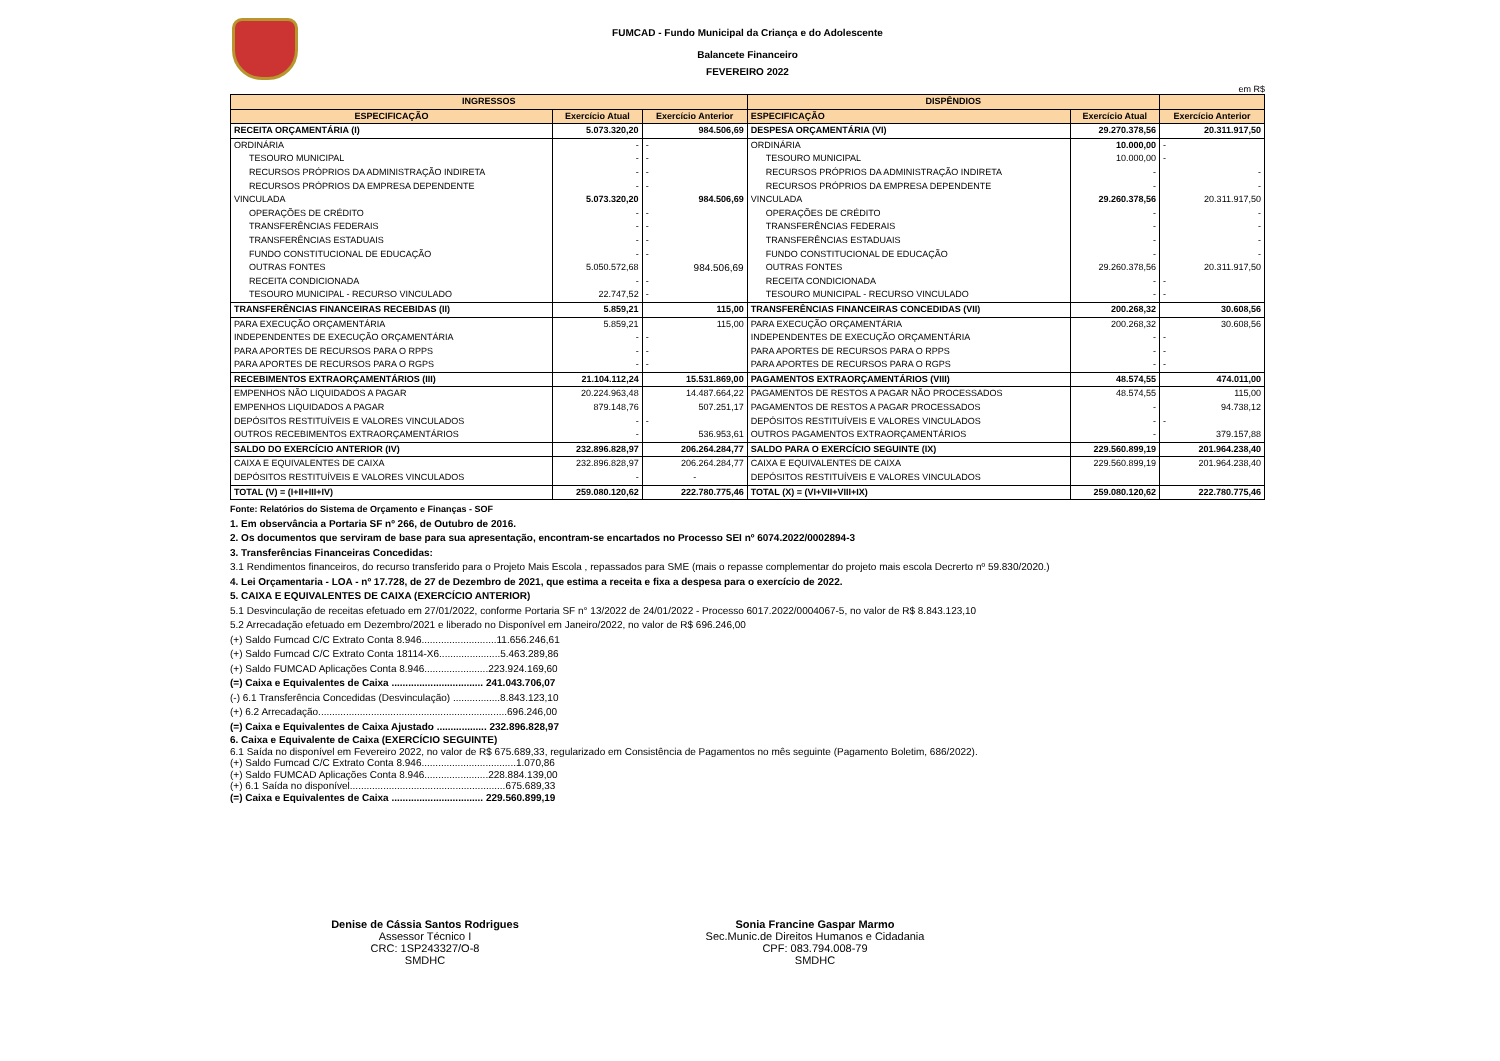FUMCAD - Fundo Municipal da Criança e do Adolescente
Balancete Financeiro
FEVEREIRO 2022
em R$
| INGRESSOS | | | DISPÊNDIOS | | |
| --- | --- | --- | --- | --- | --- |
| ESPECIFICAÇÃO | Exercício Atual | Exercício Anterior | ESPECIFICAÇÃO | Exercício Atual | Exercício Anterior |
| RECEITA ORÇAMENTÁRIA (I) | 5.073.320,20 | 984.506,69 | DESPESA ORÇAMENTÁRIA (VI) | 29.270.378,56 | 20.311.917,50 |
| ORDINÁRIA | - | - | ORDINÁRIA | 10.000,00 | - |
| TESOURO MUNICIPAL | - | - | TESOURO MUNICIPAL | 10.000,00 | - |
| RECURSOS PRÓPRIOS DA ADMINISTRAÇÃO INDIRETA | - | - | RECURSOS PRÓPRIOS DA ADMINISTRAÇÃO INDIRETA | - | - |
| RECURSOS PRÓPRIOS DA EMPRESA DEPENDENTE | - | - | RECURSOS PRÓPRIOS DA EMPRESA DEPENDENTE | - | - |
| VINCULADA | 5.073.320,20 | 984.506,69 | VINCULADA | 29.260.378,56 | 20.311.917,50 |
| OPERAÇÕES DE CRÉDITO | - | - | OPERAÇÕES DE CRÉDITO | - | - |
| TRANSFERÊNCIAS FEDERAIS | - | - | TRANSFERÊNCIAS FEDERAIS | - | - |
| TRANSFERÊNCIAS ESTADUAIS | - | - | TRANSFERÊNCIAS ESTADUAIS | - | - |
| FUNDO CONSTITUCIONAL DE EDUCAÇÃO | - | - | FUNDO CONSTITUCIONAL DE EDUCAÇÃO | - | - |
| OUTRAS FONTES | 5.050.572,68 | 984.506,69 | OUTRAS FONTES | 29.260.378,56 | 20.311.917,50 |
| RECEITA CONDICIONADA | - | - | RECEITA CONDICIONADA | - | - |
| TESOURO MUNICIPAL - RECURSO VINCULADO | 22.747,52 | - | TESOURO MUNICIPAL - RECURSO VINCULADO | - | - |
| TRANSFERÊNCIAS FINANCEIRAS RECEBIDAS (II) | 5.859,21 | 115,00 | TRANSFERÊNCIAS FINANCEIRAS CONCEDIDAS (VII) | 200.268,32 | 30.608,56 |
| PARA EXECUÇÃO ORÇAMENTÁRIA | 5.859,21 | 115,00 | PARA EXECUÇÃO ORÇAMENTÁRIA | 200.268,32 | 30.608,56 |
| INDEPENDENTES DE EXECUÇÃO ORÇAMENTÁRIA | - | - | INDEPENDENTES DE EXECUÇÃO ORÇAMENTÁRIA | - | - |
| PARA APORTES DE RECURSOS PARA O RPPS | - | - | PARA APORTES DE RECURSOS PARA O RPPS | - | - |
| PARA APORTES DE RECURSOS PARA O RGPS | - | - | PARA APORTES DE RECURSOS PARA O RGPS | - | - |
| RECEBIMENTOS EXTRAORÇAMENTÁRIOS (III) | 21.104.112,24 | 15.531.869,00 | PAGAMENTOS EXTRAORÇAMENTÁRIOS (VIII) | 48.574,55 | 474.011,00 |
| EMPENHOS NÃO LIQUIDADOS A PAGAR | 20.224.963,48 | 14.487.664,22 | PAGAMENTOS DE RESTOS A PAGAR NÃO PROCESSADOS | 48.574,55 | 115,00 |
| EMPENHOS LIQUIDADOS A PAGAR | 879.148,76 | 507.251,17 | PAGAMENTOS DE RESTOS A PAGAR PROCESSADOS | - | 94.738,12 |
| DEPÓSITOS RESTITUÍVEIS E VALORES VINCULADOS | - | - | DEPÓSITOS RESTITUÍVEIS E VALORES VINCULADOS | - | - |
| OUTROS RECEBIMENTOS EXTRAORÇAMENTÁRIOS | - | 536.953,61 | OUTROS PAGAMENTOS EXTRAORÇAMENTÁRIOS | - | 379.157,88 |
| SALDO DO EXERCÍCIO ANTERIOR (IV) | 232.896.828,97 | 206.264.284,77 | SALDO PARA O EXERCÍCIO SEGUINTE (IX) | 229.560.899,19 | 201.964.238,40 |
| CAIXA E EQUIVALENTES DE CAIXA | 232.896.828,97 | 206.264.284,77 | CAIXA E EQUIVALENTES DE CAIXA | 229.560.899,19 | 201.964.238,40 |
| DEPÓSITOS RESTITUÍVEIS E VALORES VINCULADOS | - | - | DEPÓSITOS RESTITUÍVEIS E VALORES VINCULADOS | | |
| TOTAL (V) = (I+II+III+IV) | 259.080.120,62 | 222.780.775,46 | TOTAL (X) = (VI+VII+VIII+IX) | 259.080.120,62 | 222.780.775,46 |
Fonte: Relatórios do Sistema de Orçamento e Finanças - SOF
1. Em observância a Portaria SF nº 266, de Outubro de 2016.
2. Os documentos que serviram de base para sua apresentação, encontram-se encartados no Processo SEI nº 6074.2022/0002894-3
3. Transferências Financeiras Concedidas:
3.1 Rendimentos financeiros, do recurso transferido para o Projeto Mais Escola , repassados para SME (mais o repasse complementar do projeto mais escola Decrerto nº 59.830/2020.)
4. Lei Orçamentaria - LOA - nº 17.728, de 27 de Dezembro de 2021, que estima a receita e fixa a despesa para o exercício de 2022.
5. CAIXA E EQUIVALENTES DE CAIXA (EXERCÍCIO ANTERIOR)
5.1 Desvinculação de receitas efetuado em 27/01/2022, conforme Portaria SF n° 13/2022 de 24/01/2022 - Processo 6017.2022/0004067-5, no valor de R$ 8.843.123,10
5.2 Arrecadação efetuado em Dezembro/2021 e liberado no Disponível em Janeiro/2022, no valor de R$ 696.246,00
(+) Saldo Fumcad C/C Extrato Conta 8.946...........................11.656.246,61
(+) Saldo Fumcad C/C Extrato Conta 18114-X6......................5.463.289,86
(+) Saldo FUMCAD Aplicações Conta 8.946.......................223.924.169,60
(=) Caixa e Equivalentes de Caixa ................................. 241.043.706,07
(-) 6.1 Transferência Concedidas (Desvinculação) .................8.843.123,10
(+) 6.2 Arrecadação....................................................................696.246,00
(=) Caixa e Equivalentes de Caixa Ajustado .................. 232.896.828,97
6. Caixa e Equivalente de Caixa (EXERCÍCIO SEGUINTE)
6.1 Saída no disponível em Fevereiro 2022, no valor de R$ 675.689,33, regularizado em Consistência de Pagamentos no mês seguinte (Pagamento Boletim, 686/2022).
(+) Saldo Fumcad C/C Extrato Conta 8.946..................................1.070,86
(+) Saldo FUMCAD Aplicações Conta 8.946.......................228.884.139,00
(+) 6.1 Saída no disponível........................................................675.689,33
(=) Caixa e Equivalentes de Caixa ................................. 229.560.899,19
Denise de Cássia Santos Rodrigues
Assessor Técnico I
CRC: 1SP243327/O-8
SMDHC
Sonia Francine Gaspar Marmo
Sec.Munic.de Direitos Humanos e Cidadania
CPF: 083.794.008-79
SMDHC